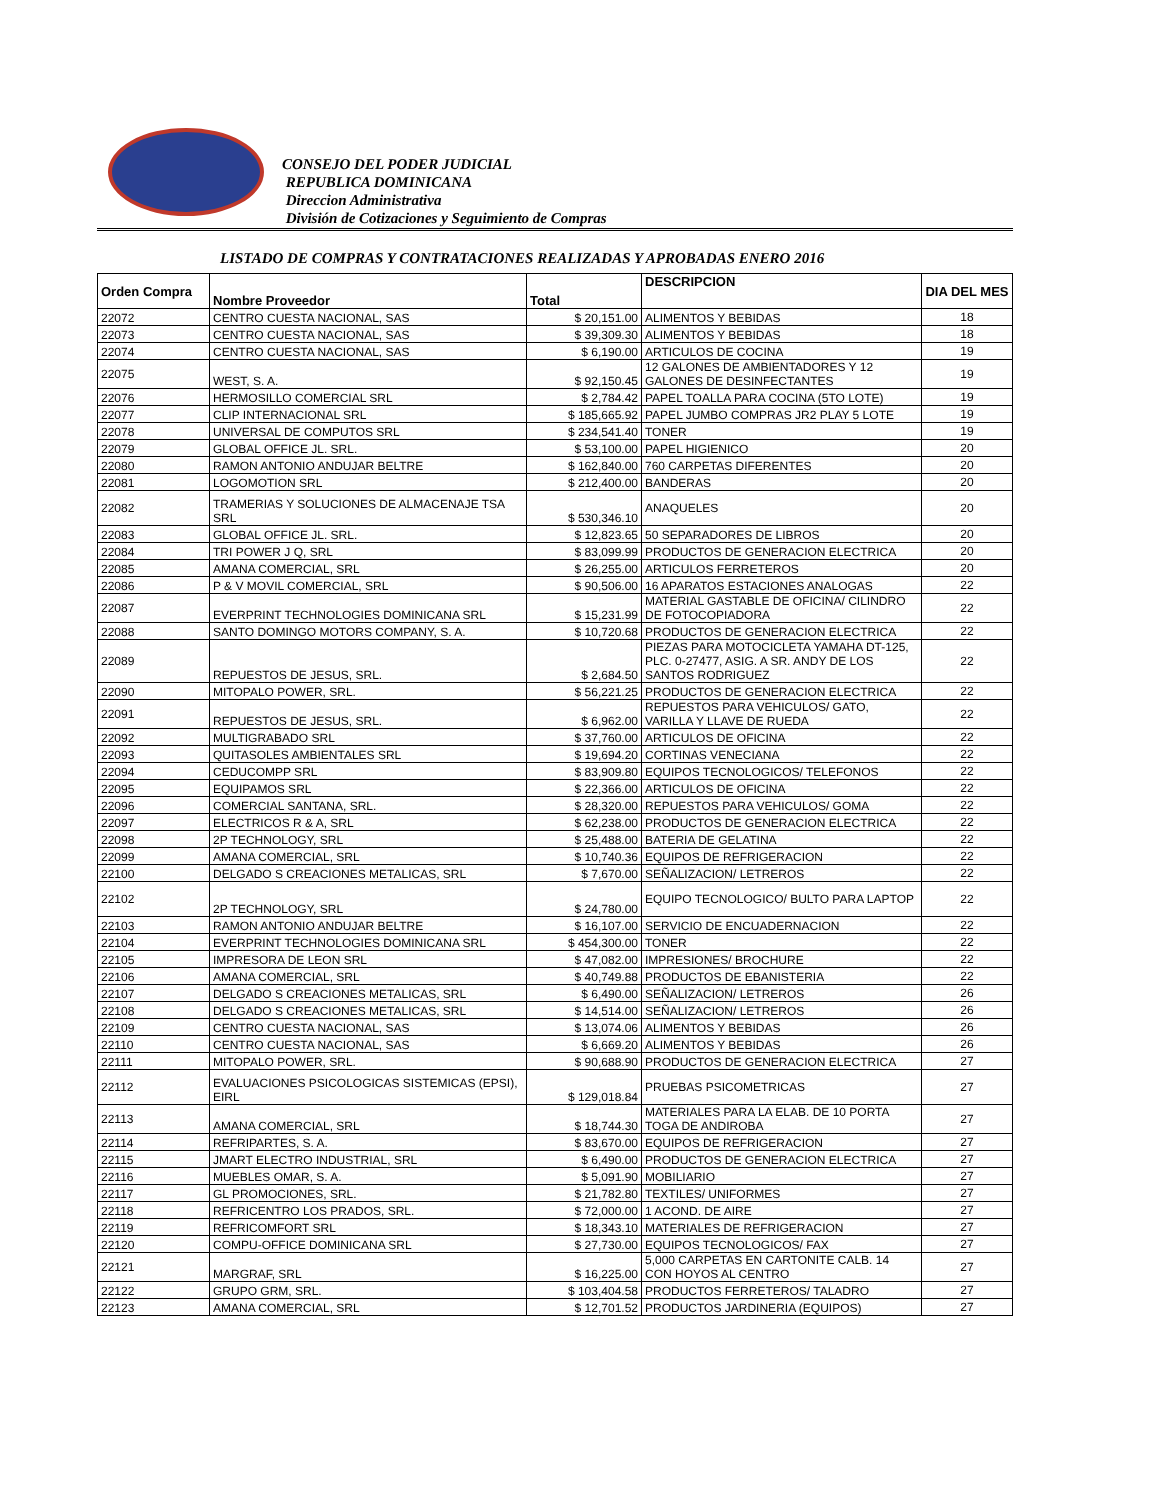CONSEJO DEL PODER JUDICIAL
REPUBLICA DOMINICANA
Direccion Administrativa
División de Cotizaciones y Seguimiento de Compras
LISTADO DE COMPRAS Y CONTRATACIONES REALIZADAS Y APROBADAS ENERO 2016
| Orden Compra | Nombre Proveedor | Total | DESCRIPCION | DIA DEL MES |
| --- | --- | --- | --- | --- |
| 22072 | CENTRO CUESTA NACIONAL, SAS | $ 20,151.00 | ALIMENTOS Y BEBIDAS | 18 |
| 22073 | CENTRO CUESTA NACIONAL, SAS | $ 39,309.30 | ALIMENTOS Y BEBIDAS | 18 |
| 22074 | CENTRO CUESTA NACIONAL, SAS | $ 6,190.00 | ARTICULOS DE COCINA | 19 |
| 22075 | WEST, S. A. | $ 92,150.45 | 12 GALONES DE AMBIENTADORES Y 12 GALONES DE DESINFECTANTES | 19 |
| 22076 | HERMOSILLO COMERCIAL SRL | $ 2,784.42 | PAPEL TOALLA PARA COCINA (5TO LOTE) | 19 |
| 22077 | CLIP INTERNACIONAL SRL | $ 185,665.92 | PAPEL JUMBO COMPRAS JR2 PLAY 5 LOTE | 19 |
| 22078 | UNIVERSAL DE COMPUTOS SRL | $ 234,541.40 | TONER | 19 |
| 22079 | GLOBAL OFFICE JL. SRL. | $ 53,100.00 | PAPEL HIGIENICO | 20 |
| 22080 | RAMON ANTONIO ANDUJAR BELTRE | $ 162,840.00 | 760 CARPETAS DIFERENTES | 20 |
| 22081 | LOGOMOTION SRL | $ 212,400.00 | BANDERAS | 20 |
| 22082 | TRAMERIAS Y SOLUCIONES DE ALMACENAJE TSA SRL | $ 530,346.10 | ANAQUELES | 20 |
| 22083 | GLOBAL OFFICE JL. SRL. | $ 12,823.65 | 50 SEPARADORES DE LIBROS | 20 |
| 22084 | TRI POWER J Q, SRL | $ 83,099.99 | PRODUCTOS DE GENERACION ELECTRICA | 20 |
| 22085 | AMANA COMERCIAL, SRL | $ 26,255.00 | ARTICULOS FERRETEROS | 20 |
| 22086 | P & V MOVIL COMERCIAL, SRL | $ 90,506.00 | 16 APARATOS ESTACIONES ANALOGAS | 22 |
| 22087 | EVERPRINT TECHNOLOGIES DOMINICANA SRL | $ 15,231.99 | MATERIAL GASTABLE DE OFICINA/ CILINDRO DE FOTOCOPIADORA | 22 |
| 22088 | SANTO DOMINGO MOTORS COMPANY, S. A. | $ 10,720.68 | PRODUCTOS DE GENERACION ELECTRICA | 22 |
| 22089 | REPUESTOS DE JESUS, SRL. | $ 2,684.50 | PIEZAS PARA MOTOCICLETA YAMAHA DT-125, PLC. 0-27477, ASIG. A SR. ANDY DE LOS SANTOS RODRIGUEZ | 22 |
| 22090 | MITOPALO POWER, SRL. | $ 56,221.25 | PRODUCTOS DE GENERACION ELECTRICA | 22 |
| 22091 | REPUESTOS DE JESUS, SRL. | $ 6,962.00 | REPUESTOS PARA VEHICULOS/ GATO, VARILLA Y LLAVE DE RUEDA | 22 |
| 22092 | MULTIGRABADO SRL | $ 37,760.00 | ARTICULOS DE OFICINA | 22 |
| 22093 | QUITASOLES AMBIENTALES SRL | $ 19,694.20 | CORTINAS VENECIANA | 22 |
| 22094 | CEDUCOMPP SRL | $ 83,909.80 | EQUIPOS TECNOLOGICOS/ TELEFONOS | 22 |
| 22095 | EQUIPAMOS SRL | $ 22,366.00 | ARTICULOS DE OFICINA | 22 |
| 22096 | COMERCIAL SANTANA, SRL. | $ 28,320.00 | REPUESTOS PARA VEHICULOS/ GOMA | 22 |
| 22097 | ELECTRICOS R & A, SRL | $ 62,238.00 | PRODUCTOS DE GENERACION ELECTRICA | 22 |
| 22098 | 2P TECHNOLOGY, SRL | $ 25,488.00 | BATERIA DE GELATINA | 22 |
| 22099 | AMANA COMERCIAL, SRL | $ 10,740.36 | EQUIPOS DE REFRIGERACION | 22 |
| 22100 | DELGADO S CREACIONES METALICAS, SRL | $ 7,670.00 | SEÑALIZACION/ LETREROS | 22 |
| 22102 | 2P TECHNOLOGY, SRL | $ 24,780.00 | EQUIPO TECNOLOGICO/ BULTO PARA LAPTOP | 22 |
| 22103 | RAMON ANTONIO ANDUJAR BELTRE | $ 16,107.00 | SERVICIO DE ENCUADERNACION | 22 |
| 22104 | EVERPRINT TECHNOLOGIES DOMINICANA SRL | $ 454,300.00 | TONER | 22 |
| 22105 | IMPRESORA DE LEON SRL | $ 47,082.00 | IMPRESIONES/ BROCHURE | 22 |
| 22106 | AMANA COMERCIAL, SRL | $ 40,749.88 | PRODUCTOS DE EBANISTERIA | 22 |
| 22107 | DELGADO S CREACIONES METALICAS, SRL | $ 6,490.00 | SEÑALIZACION/ LETREROS | 26 |
| 22108 | DELGADO S CREACIONES METALICAS, SRL | $ 14,514.00 | SEÑALIZACION/ LETREROS | 26 |
| 22109 | CENTRO CUESTA NACIONAL, SAS | $ 13,074.06 | ALIMENTOS Y BEBIDAS | 26 |
| 22110 | CENTRO CUESTA NACIONAL, SAS | $ 6,669.20 | ALIMENTOS Y BEBIDAS | 26 |
| 22111 | MITOPALO POWER, SRL. | $ 90,688.90 | PRODUCTOS DE GENERACION ELECTRICA | 27 |
| 22112 | EVALUACIONES PSICOLOGICAS SISTEMICAS (EPSI), EIRL | $ 129,018.84 | PRUEBAS PSICOMETRICAS | 27 |
| 22113 | AMANA COMERCIAL, SRL | $ 18,744.30 | MATERIALES PARA LA ELAB. DE 10 PORTA TOGA DE ANDIROBA | 27 |
| 22114 | REFRIPARTES, S. A. | $ 83,670.00 | EQUIPOS DE REFRIGERACION | 27 |
| 22115 | JMART ELECTRO INDUSTRIAL, SRL | $ 6,490.00 | PRODUCTOS DE GENERACION ELECTRICA | 27 |
| 22116 | MUEBLES OMAR, S. A. | $ 5,091.90 | MOBILIARIO | 27 |
| 22117 | GL PROMOCIONES, SRL. | $ 21,782.80 | TEXTILES/ UNIFORMES | 27 |
| 22118 | REFRICENTRO LOS PRADOS, SRL. | $ 72,000.00 | 1 ACOND. DE AIRE | 27 |
| 22119 | REFRICOMFORT SRL | $ 18,343.10 | MATERIALES DE REFRIGERACION | 27 |
| 22120 | COMPU-OFFICE DOMINICANA SRL | $ 27,730.00 | EQUIPOS TECNOLOGICOS/ FAX | 27 |
| 22121 | MARGRAF, SRL | $ 16,225.00 | 5,000 CARPETAS EN CARTONITE CALB. 14 CON HOYOS AL CENTRO | 27 |
| 22122 | GRUPO GRM, SRL. | $ 103,404.58 | PRODUCTOS FERRETEROS/ TALADRO | 27 |
| 22123 | AMANA COMERCIAL, SRL | $ 12,701.52 | PRODUCTOS JARDINERIA (EQUIPOS) | 27 |